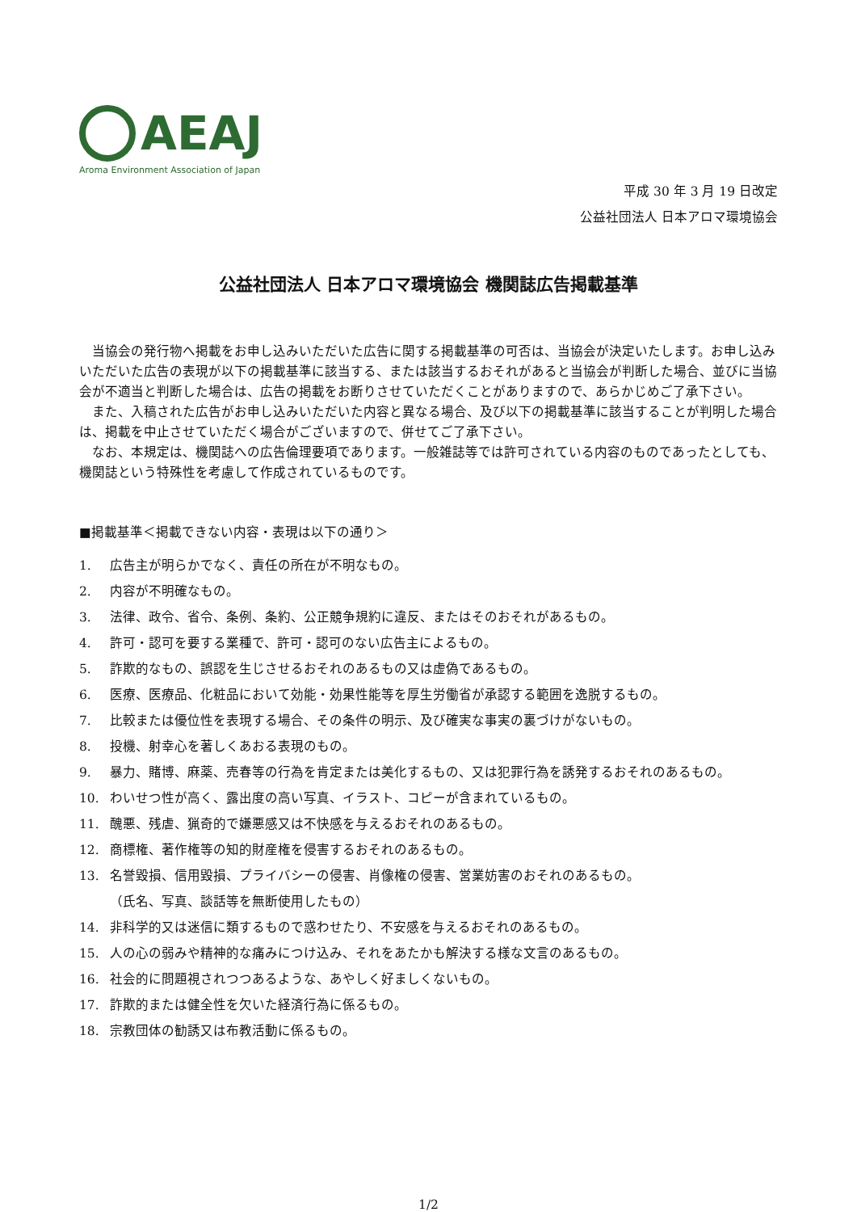AEAJ
Aroma Environment Association of Japan
平成 30 年 3 月 19 日改定
公益社団法人 日本アロマ環境協会
公益社団法人 日本アロマ環境協会 機関誌広告掲載基準
当協会の発行物へ掲載をお申し込みいただいた広告に関する掲載基準の可否は、当協会が決定いたします。お申し込みいただいた広告の表現が以下の掲載基準に該当する、または該当するおそれがあると当協会が判断した場合、並びに当協会が不適当と判断した場合は、広告の掲載をお断りさせていただくことがありますので、あらかじめご了承下さい。
また、入稿された広告がお申し込みいただいた内容と異なる場合、及び以下の掲載基準に該当することが判明した場合は、掲載を中止させていただく場合がございますので、併せてご了承下さい。
なお、本規定は、機関誌への広告倫理要項であります。一般雑誌等では許可されている内容のものであったとしても、機関誌という特殊性を考慮して作成されているものです。
■掲載基準＜掲載できない内容・表現は以下の通り＞
1. 広告主が明らかでなく、責任の所在が不明なもの。
2. 内容が不明確なもの。
3. 法律、政令、省令、条例、条約、公正競争規約に違反、またはそのおそれがあるもの。
4. 許可・認可を要する業種で、許可・認可のない広告主によるもの。
5. 詐欺的なもの、誤認を生じさせるおそれのあるもの又は虚偽であるもの。
6. 医療、医療品、化粧品において効能・効果性能等を厚生労働省が承認する範囲を逸脱するもの。
7. 比較または優位性を表現する場合、その条件の明示、及び確実な事実の裏づけがないもの。
8. 投機、射幸心を著しくあおる表現のもの。
9. 暴力、賭博、麻薬、売春等の行為を肯定または美化するもの、又は犯罪行為を誘発するおそれのあるもの。
10. わいせつ性が高く、露出度の高い写真、イラスト、コピーが含まれているもの。
11. 醜悪、残虐、猟奇的で嫌悪感又は不快感を与えるおそれのあるもの。
12. 商標権、著作権等の知的財産権を侵害するおそれのあるもの。
13. 名誉毀損、信用毀損、プライバシーの侵害、肖像権の侵害、営業妨害のおそれのあるもの。
（氏名、写真、談話等を無断使用したもの）
14. 非科学的又は迷信に類するもので惑わせたり、不安感を与えるおそれのあるもの。
15. 人の心の弱みや精神的な痛みにつけ込み、それをあたかも解決する様な文言のあるもの。
16. 社会的に問題視されつつあるような、あやしく好ましくないもの。
17. 詐欺的または健全性を欠いた経済行為に係るもの。
18. 宗教団体の勧誘又は布教活動に係るもの。
1/2